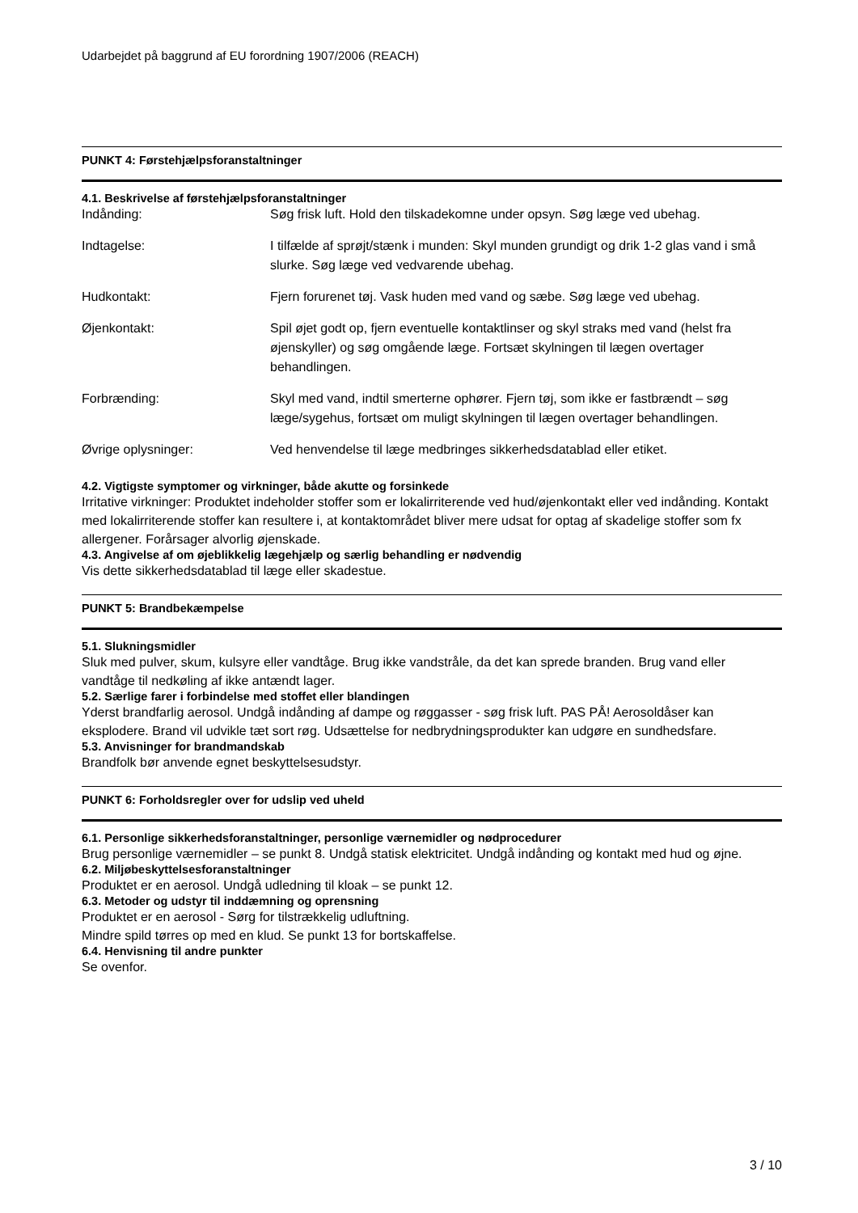Udarbejdet på baggrund af EU forordning 1907/2006 (REACH)
PUNKT 4: Førstehjælpsforanstaltninger
4.1. Beskrivelse af førstehjælpsforanstaltninger
| Indånding: | Søg frisk luft. Hold den tilskadekomne under opsyn. Søg læge ved ubehag. |
| Indtagelse: | I tilfælde af sprøjt/stænk i munden: Skyl munden grundigt og drik 1-2 glas vand i små slurke. Søg læge ved vedvarende ubehag. |
| Hudkontakt: | Fjern forurenet tøj. Vask huden med vand og sæbe. Søg læge ved ubehag. |
| Øjenkontakt: | Spil øjet godt op, fjern eventuelle kontaktlinser og skyl straks med vand (helst fra øjenskyller) og søg omgående læge. Fortsæt skylningen til lægen overtager behandlingen. |
| Forbrænding: | Skyl med vand, indtil smerterne ophører. Fjern tøj, som ikke er fastbrændt – søg læge/sygehus, fortsæt om muligt skylningen til lægen overtager behandlingen. |
| Øvrige oplysninger: | Ved henvendelse til læge medbringes sikkerhedsdatablad eller etiket. |
4.2. Vigtigste symptomer og virkninger, både akutte og forsinkede
Irritative virkninger: Produktet indeholder stoffer som er lokalirriterende ved hud/øjenkontakt eller ved indånding. Kontakt med lokalirriterende stoffer kan resultere i, at kontaktområdet bliver mere udsat for optag af skadelige stoffer som fx allergener. Forårsager alvorlig øjenskade.
4.3. Angivelse af om øjeblikkelig lægehjælp og særlig behandling er nødvendig
Vis dette sikkerhedsdatablad til læge eller skadestue.
PUNKT 5: Brandbekæmpelse
5.1. Slukningsmidler
Sluk med pulver, skum, kulsyre eller vandtåge. Brug ikke vandstråle, da det kan sprede branden. Brug vand eller vandtåge til nedkøling af ikke antændt lager.
5.2. Særlige farer i forbindelse med stoffet eller blandingen
Yderst brandfarlig aerosol. Undgå indånding af dampe og røggasser - søg frisk luft. PAS PÅ! Aerosoldåser kan eksplodere. Brand vil udvikle tæt sort røg. Udsættelse for nedbrydningsprodukter kan udgøre en sundhedsfare.
5.3. Anvisninger for brandmandskab
Brandfolk bør anvende egnet beskyttelsesudstyr.
PUNKT 6: Forholdsregler over for udslip ved uheld
6.1. Personlige sikkerhedsforanstaltninger, personlige værnemidler og nødprocedurer
Brug personlige værnemidler – se punkt 8. Undgå statisk elektricitet. Undgå indånding og kontakt med hud og øjne.
6.2. Miljøbeskyttelsesforanstaltninger
Produktet er en aerosol. Undgå udledning til kloak – se punkt 12.
6.3. Metoder og udstyr til inddæmning og oprensning
Produktet er en aerosol - Sørg for tilstrækkelig udluftning.
Mindre spild tørres op med en klud. Se punkt 13 for bortskaffelse.
6.4. Henvisning til andre punkter
Se ovenfor.
3 / 10